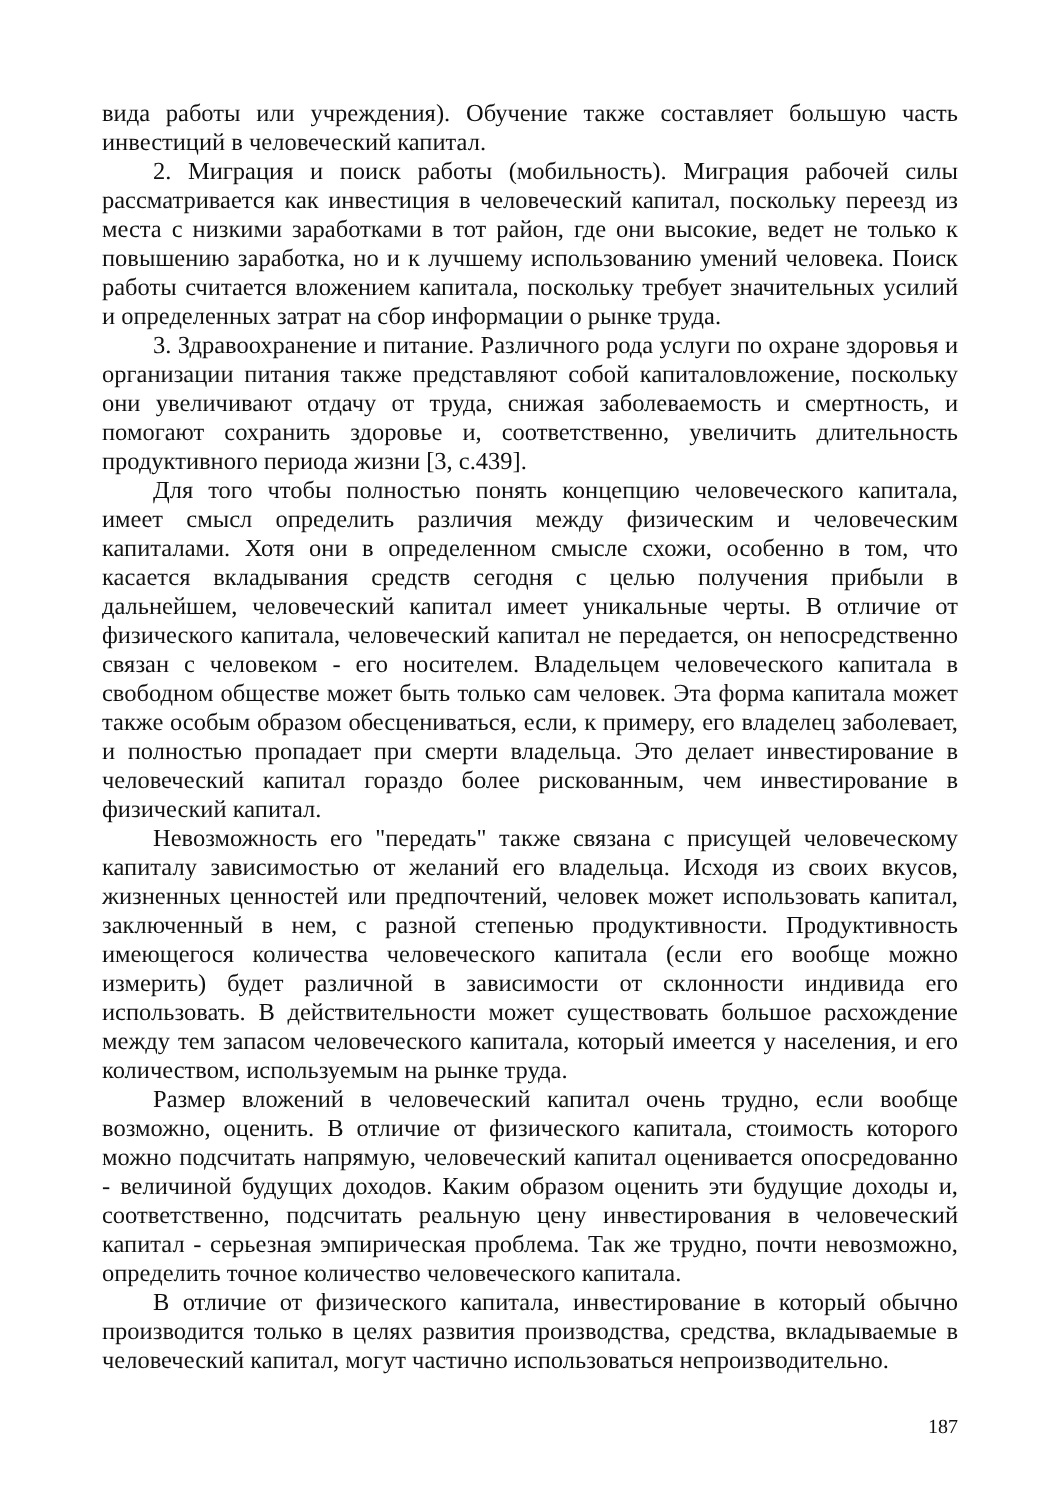вида работы или учреждения). Обучение также составляет большую часть инвестиций в человеческий капитал.
2. Миграция и поиск работы (мобильность). Миграция рабочей силы рассматривается как инвестиция в человеческий капитал, поскольку переезд из места с низкими заработками в тот район, где они высокие, ведет не только к повышению заработка, но и к лучшему использованию умений человека. Поиск работы считается вложением капитала, поскольку требует значительных усилий и определенных затрат на сбор информации о рынке труда.
3. Здравоохранение и питание. Различного рода услуги по охране здоровья и организации питания также представляют собой капиталовложение, поскольку они увеличивают отдачу от труда, снижая заболеваемость и смертность, и помогают сохранить здоровье и, соответственно, увеличить длительность продуктивного периода жизни [3, с.439].
Для того чтобы полностью понять концепцию человеческого капитала, имеет смысл определить различия между физическим и человеческим капиталами. Хотя они в определенном смысле схожи, особенно в том, что касается вкладывания средств сегодня с целью получения прибыли в дальнейшем, человеческий капитал имеет уникальные черты. В отличие от физического капитала, человеческий капитал не передается, он непосредственно связан с человеком - его носителем. Владельцем человеческого капитала в свободном обществе может быть только сам человек. Эта форма капитала может также особым образом обесцениваться, если, к примеру, его владелец заболевает, и полностью пропадает при смерти владельца. Это делает инвестирование в человеческий капитал гораздо более рискованным, чем инвестирование в физический капитал.
Невозможность его "передать" также связана с присущей человеческому капиталу зависимостью от желаний его владельца. Исходя из своих вкусов, жизненных ценностей или предпочтений, человек может использовать капитал, заключенный в нем, с разной степенью продуктивности. Продуктивность имеющегося количества человеческого капитала (если его вообще можно измерить) будет различной в зависимости от склонности индивида его использовать. В действительности может существовать большое расхождение между тем запасом человеческого капитала, который имеется у населения, и его количеством, используемым на рынке труда.
Размер вложений в человеческий капитал очень трудно, если вообще возможно, оценить. В отличие от физического капитала, стоимость которого можно подсчитать напрямую, человеческий капитал оценивается опосредованно - величиной будущих доходов. Каким образом оценить эти будущие доходы и, соответственно, подсчитать реальную цену инвестирования в человеческий капитал - серьезная эмпирическая проблема. Так же трудно, почти невозможно, определить точное количество человеческого капитала.
В отличие от физического капитала, инвестирование в который обычно производится только в целях развития производства, средства, вкладываемые в человеческий капитал, могут частично использоваться непроизводительно.
187